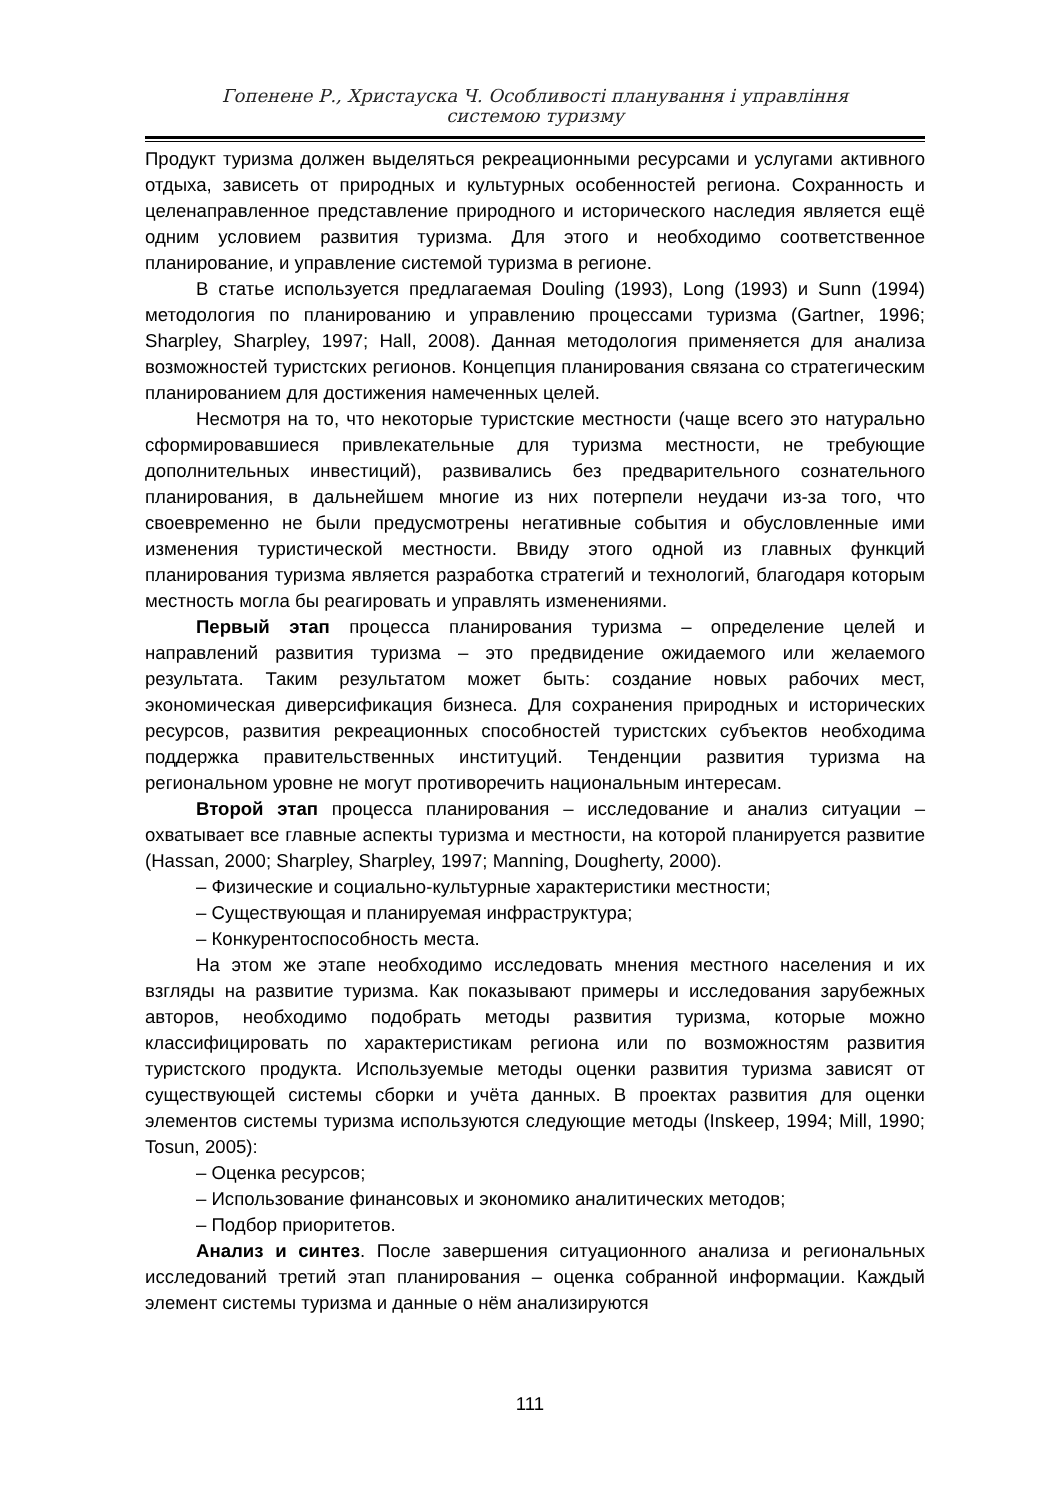Гопенене Р., Христауска Ч. Особливості планування і управління
системою туризму
Продукт туризма должен выделяться рекреационными ресурсами и услугами активного отдыха, зависеть от природных и культурных особенностей региона. Сохранность и целенаправленное представление природного и исторического наследия является ещё одним условием развития туризма. Для этого и необходимо соответственное планирование, и управление системой туризма в регионе.
В статье используется предлагаемая Douling (1993), Long (1993) и Sunn (1994) методология по планированию и управлению процессами туризма (Gartner, 1996; Sharpley, Sharpley, 1997; Hall, 2008). Данная методология применяется для анализа возможностей туристских регионов. Концепция планирования связана со стратегическим планированием для достижения намеченных целей.
Несмотря на то, что некоторые туристские местности (чаще всего это натурально сформировавшиеся привлекательные для туризма местности, не требующие дополнительных инвестиций), развивались без предварительного сознательного планирования, в дальнейшем многие из них потерпели неудачи из-за того, что своевременно не были предусмотрены негативные события и обусловленные ими изменения туристической местности. Ввиду этого одной из главных функций планирования туризма является разработка стратегий и технологий, благодаря которым местность могла бы реагировать и управлять изменениями.
Первый этап процесса планирования туризма – определение целей и направлений развития туризма – это предвидение ожидаемого или желаемого результата. Таким результатом может быть: создание новых рабочих мест, экономическая диверсификация бизнеса. Для сохранения природных и исторических ресурсов, развития рекреационных способностей туристских субъектов необходима поддержка правительственных институций. Тенденции развития туризма на региональном уровне не могут противоречить национальным интересам.
Второй этап процесса планирования – исследование и анализ ситуации – охватывает все главные аспекты туризма и местности, на которой планируется развитие (Hassan, 2000; Sharpley, Sharpley, 1997; Manning, Dougherty, 2000).
– Физические и социально-культурные характеристики местности;
– Существующая и планируемая инфраструктура;
– Конкурентоспособность места.
На этом же этапе необходимо исследовать мнения местного населения и их взгляды на развитие туризма. Как показывают примеры и исследования зарубежных авторов, необходимо подобрать методы развития туризма, которые можно классифицировать по характеристикам региона или по возможностям развития туристского продукта. Используемые методы оценки развития туризма зависят от существующей системы сборки и учёта данных. В проектах развития для оценки элементов системы туризма используются следующие методы (Inskeep, 1994; Mill, 1990; Tosun, 2005):
– Оценка ресурсов;
– Использование финансовых и экономико аналитических методов;
– Подбор приоритетов.
Анализ и синтез. После завершения ситуационного анализа и региональных исследований третий этап планирования – оценка собранной информации. Каждый элемент системы туризма и данные о нём анализируются
111